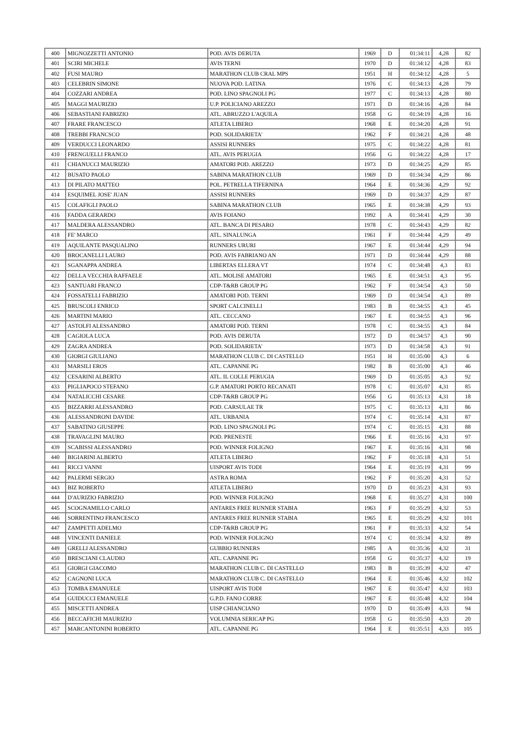| 400 | MIGNOZZETTI ANTONIO | POD. AVIS DERUTA | 1969 | D | 01:34:11 | 4,28 | 82 |
| 401 | SCIRI MICHELE | AVIS TERNI | 1970 | D | 01:34:12 | 4,28 | 83 |
| 402 | FUSI MAURO | MARATHON CLUB CRAL MPS | 1951 | H | 01:34:12 | 4,28 | 5 |
| 403 | CELEBRIN SIMONE | NUOVA POD. LATINA | 1976 | C | 01:34:13 | 4,28 | 79 |
| 404 | COZZARI ANDREA | POD. LINO SPAGNOLI PG | 1977 | C | 01:34:13 | 4,28 | 80 |
| 405 | MAGGI MAURIZIO | U.P. POLICIANO AREZZO | 1971 | D | 01:34:16 | 4,28 | 84 |
| 406 | SEBASTIANI FABRIZIO | ATL. ABRUZZO L'AQUILA | 1958 | G | 01:34:19 | 4,28 | 16 |
| 407 | FRARE FRANCESCO | ATLETA LIBERO | 1968 | E | 01:34:20 | 4,28 | 91 |
| 408 | TREBBI FRANCSCO | POD. SOLIDARIETA' | 1962 | F | 01:34:21 | 4,28 | 48 |
| 409 | VERDUCCI LEONARDO | ASSISI RUNNERS | 1975 | C | 01:34:22 | 4,28 | 81 |
| 410 | FRENGUELLI FRANCO | ATL. AVIS PERUGIA | 1956 | G | 01:34:22 | 4,28 | 17 |
| 411 | CHIANUCCI MAURIZIO | AMATORI POD. AREZZO | 1973 | D | 01:34:25 | 4,29 | 85 |
| 412 | BUSATO PAOLO | SABINA MARATHON CLUB | 1969 | D | 01:34:34 | 4,29 | 86 |
| 413 | DI PILATO MATTEO | POL. PETRELLA TIFERNINA | 1964 | E | 01:34:36 | 4,29 | 92 |
| 414 | ESQUIMEL JOSE' JUAN | ASSISI RUNNERS | 1969 | D | 01:34:37 | 4,29 | 87 |
| 415 | COLAFIGLI PAOLO | SABINA MARATHON CLUB | 1965 | E | 01:34:38 | 4,29 | 93 |
| 416 | FADDA GERARDO | AVIS FOIANO | 1992 | A | 01:34:41 | 4,29 | 30 |
| 417 | MALDERA ALESSANDRO | ATL. BANCA DI PESARO | 1978 | C | 01:34:43 | 4,29 | 82 |
| 418 | FE' MARCO | ATL. SINALUNGA | 1961 | F | 01:34:44 | 4,29 | 49 |
| 419 | AQUILANTE PASQUALINO | RUNNERS URURI | 1967 | E | 01:34:44 | 4,29 | 94 |
| 420 | BROCANELLI LAURO | POD. AVIS FABRIANO AN | 1971 | D | 01:34:44 | 4,29 | 88 |
| 421 | SGANAPPA ANDREA | LIBERTAS ELLERA VT | 1974 | C | 01:34:48 | 4,3 | 83 |
| 422 | DELLA VECCHIA RAFFAELE | ATL. MOLISE AMATORI | 1965 | E | 01:34:51 | 4,3 | 95 |
| 423 | SANTUARI FRANCO | CDP-T&RB GROUP PG | 1962 | F | 01:34:54 | 4,3 | 50 |
| 424 | FOSSATELLI FABRIZIO | AMATORI POD. TERNI | 1969 | D | 01:34:54 | 4,3 | 89 |
| 425 | BRUSCOLI ENRICO | SPORT CALCINELLI | 1983 | B | 01:34:55 | 4,3 | 45 |
| 426 | MARTINI MARIO | ATL. CECCANO | 1967 | E | 01:34:55 | 4,3 | 96 |
| 427 | ASTOLFI ALESSANDRO | AMATORI POD. TERNI | 1978 | C | 01:34:55 | 4,3 | 84 |
| 428 | CAGIOLA LUCA | POD. AVIS DERUTA | 1972 | D | 01:34:57 | 4,3 | 90 |
| 429 | ZAGRA ANDREA | POD. SOLIDARIETA' | 1973 | D | 01:34:58 | 4,3 | 91 |
| 430 | GIORGI GIULIANO | MARATHON CLUB C. DI CASTELLO | 1951 | H | 01:35:00 | 4,3 | 6 |
| 431 | MARSILI EROS | ATL. CAPANNE PG | 1982 | B | 01:35:00 | 4,3 | 46 |
| 432 | CESARINI ALBERTO | ATL. IL COLLE PERUGIA | 1969 | D | 01:35:05 | 4,3 | 92 |
| 433 | PIGLIAPOCO STEFANO | G.P. AMATORI PORTO RECANATI | 1978 | C | 01:35:07 | 4,31 | 85 |
| 434 | NATALICCHI CESARE | CDP-T&RB GROUP PG | 1956 | G | 01:35:13 | 4,31 | 18 |
| 435 | BIZZARRI ALESSANDRO | POD. CARSULAE TR | 1975 | C | 01:35:13 | 4,31 | 86 |
| 436 | ALESSANDRONI DAVIDE | ATL. URBANIA | 1974 | C | 01:35:14 | 4,31 | 87 |
| 437 | SABATINO GIUSEPPE | POD. LINO SPAGNOLI PG | 1974 | C | 01:35:15 | 4,31 | 88 |
| 438 | TRAVAGLINI MAURO | POD. PRENESTE | 1966 | E | 01:35:16 | 4,31 | 97 |
| 439 | SCABISSI ALESSANDRO | POD. WINNER FOLIGNO | 1967 | E | 01:35:16 | 4,31 | 98 |
| 440 | BIGIARINI ALBERTO | ATLETA LIBERO | 1962 | F | 01:35:18 | 4,31 | 51 |
| 441 | RICCI VANNI | UISPORT AVIS TODI | 1964 | E | 01:35:19 | 4,31 | 99 |
| 442 | PALERMI SERGIO | ASTRA ROMA | 1962 | F | 01:35:20 | 4,31 | 52 |
| 443 | BIZ ROBERTO | ATLETA LIBERO | 1970 | D | 01:35:23 | 4,31 | 93 |
| 444 | D'AURIZIO FABRIZIO | POD. WINNER FOLIGNO | 1968 | E | 01:35:27 | 4,31 | 100 |
| 445 | SCOGNAMILLO CARLO | ANTARES FREE RUNNER STABIA | 1963 | F | 01:35:29 | 4,32 | 53 |
| 446 | SORRENTINO FRANCESCO | ANTARES FREE RUNNER STABIA | 1965 | E | 01:35:29 | 4,32 | 101 |
| 447 | ZAMPETTI ADELMO | CDP-T&RB GROUP PG | 1961 | F | 01:35:33 | 4,32 | 54 |
| 448 | VINCENTI DANIELE | POD. WINNER FOLIGNO | 1974 | C | 01:35:34 | 4,32 | 89 |
| 449 | GRELLI ALESSANDRO | GUBBIO RUNNERS | 1985 | A | 01:35:36 | 4,32 | 31 |
| 450 | BRESCIANI CLAUDIO | ATL. CAPANNE PG | 1958 | G | 01:35:37 | 4,32 | 19 |
| 451 | GIORGI GIACOMO | MARATHON CLUB C. DI CASTELLO | 1983 | B | 01:35:39 | 4,32 | 47 |
| 452 | CAGNONI LUCA | MARATHON CLUB C. DI CASTELLO | 1964 | E | 01:35:46 | 4,32 | 102 |
| 453 | TOMBA EMANUELE | UISPORT AVIS TODI | 1967 | E | 01:35:47 | 4,32 | 103 |
| 454 | GUIDUCCI EMANUELE | G.P.D. FANO CORRE | 1967 | E | 01:35:48 | 4,32 | 104 |
| 455 | MISCETTI ANDREA | UISP CHIANCIANO | 1970 | D | 01:35:49 | 4,33 | 94 |
| 456 | BECCAFICHI MAURIZIO | VOLUMNIA SERICAP PG | 1958 | G | 01:35:50 | 4,33 | 20 |
| 457 | MARCANTONINI ROBERTO | ATL. CAPANNE PG | 1964 | E | 01:35:51 | 4,33 | 105 |